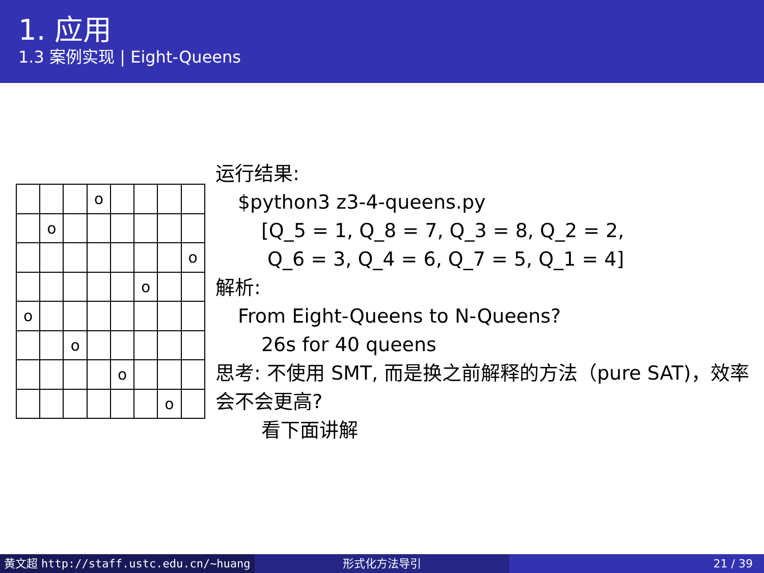1. 应用
1.3 案例实现 | Eight-Queens
| | | | o | | | | |
| | o | | | | | | |
| | | | | | | | o |
| | | | | | o | | |
| o | | | | | | | |
| | | o | | | | | |
| | | | | o | | | |
| | | | | | | o | |
运行结果:
$python3 z3-4-queens.py
[Q_5 = 1, Q_8 = 7, Q_3 = 8, Q_2 = 2,
Q_6 = 3, Q_4 = 6, Q_7 = 5, Q_1 = 4]
解析:
From Eight-Queens to N-Queens?
26s for 40 queens
思考: 不使用 SMT, 而是换之前解释的方法（pure SAT)，效率会不会更高?
看下面讲解
黄文超 http://staff.ustc.edu.cn/~huang 形式化方法导引 21 / 39